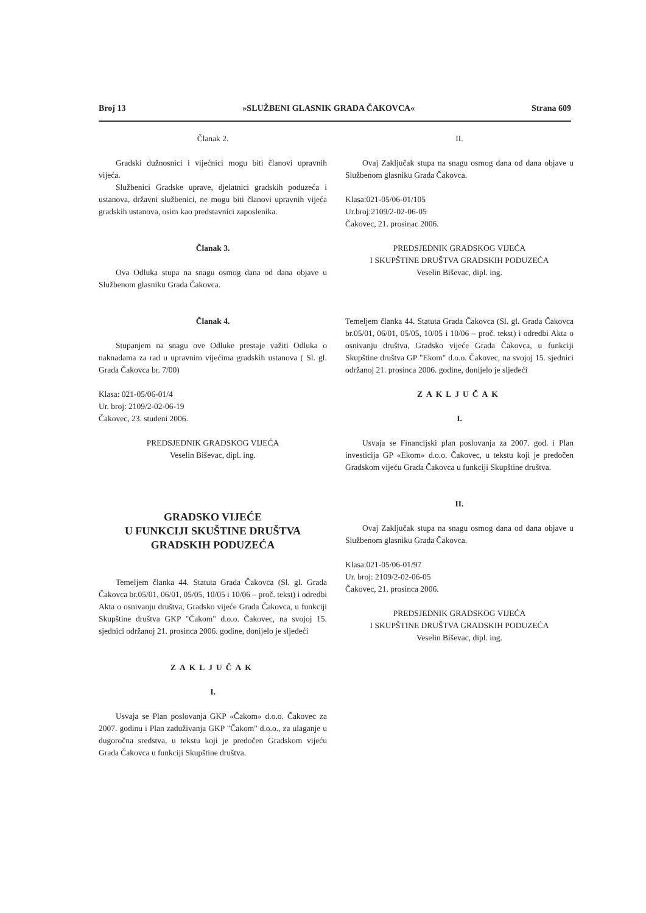Broj 13 »SLUŽBENI GLASNIK GRADA ČAKOVCA« Strana 609
Članak 2.
Gradski dužnosnici i vijećnici mogu biti članovi upravnih vijeća.
Službenici Gradske uprave, djelatnici gradskih poduzeća i ustanova, državni službenici, ne mogu biti članovi upravnih vijeća gradskih ustanova, osim kao predstavnici zaposlenika.
Članak 3.
Ova Odluka stupa na snagu osmog dana od dana objave u Službenom glasniku Grada Čakovca.
Članak 4.
Stupanjem na snagu ove Odluke prestaje važiti Odluka o naknadama za rad u upravnim vijećima gradskih ustanova ( Sl. gl. Grada Čakovca br. 7/00)
Klasa: 021-05/06-01/4
Ur. broj: 2109/2-02-06-19
Čakovec, 23. studeni 2006.
PREDSJEDNIK GRADSKOG VIJEĆA
Veselin Biševac, dipl. ing.
GRADSKO VIJEĆE
U FUNKCIJI SKUŠTINE DRUŠTVA
GRADSKIH PODUZEĆA
Temeljem članka 44. Statuta Grada Čakovca (Sl. gl. Grada Čakovca br.05/01, 06/01, 05/05, 10/05 i 10/06 – proč. tekst) i odredbi Akta o osnivanju društva, Gradsko vijeće Grada Čakovca, u funkciji Skupštine društva GKP "Čakom" d.o.o. Čakovec, na svojoj 15. sjednici održanoj 21. prosinca 2006. godine, donijelo je sljedeći
ZAKLJUČAK
I.
Usvaja se Plan poslovanja GKP «Čakom» d.o.o. Čakovec za 2007. godinu i Plan zaduživanja GKP "Čakom" d.o.o., za ulaganje u dugoročna sredstva, u tekstu koji je predočen Gradskom vijeću Grada Čakovca u funkciji Skupštine društva.
II.
Ovaj Zaključak stupa na snagu osmog dana od dana objave u Službenom glasniku Grada Čakovca.
Klasa:021-05/06-01/105
Ur.broj:2109/2-02-06-05
Čakovec, 21. prosinac 2006.
PREDSJEDNIK GRADSKOG VIJEĆA
I SKUPŠTINE DRUŠTVA GRADSKIH PODUZEĆA
Veselin Biševac, dipl. ing.
Temeljem članka 44. Statuta Grada Čakovca (Sl. gl. Grada Čakovca br.05/01, 06/01, 05/05, 10/05 i 10/06 – proč. tekst) i odredbi Akta o osnivanju društva, Gradsko vijeće Grada Čakovca, u funkciji Skupštine društva GP "Ekom" d.o.o. Čakovec, na svojoj 15. sjednici održanoj 21. prosinca 2006. godine, donijelo je sljedeći
ZAKLJUČAK
I.
Usvaja se Financijski plan poslovanja za 2007. god. i Plan investicija GP «Ekom» d.o.o. Čakovec, u tekstu koji je predočen Gradskom vijeću Grada Čakovca u funkciji Skupštine društva.
II.
Ovaj Zaključak stupa na snagu osmog dana od dana objave u Službenom glasniku Grada Čakovca.
Klasa:021-05/06-01/97
Ur. broj: 2109/2-02-06-05
Čakovec, 21. prosinca 2006.
PREDSJEDNIK GRADSKOG VIJEĆA
I SKUPŠTINE DRUŠTVA GRADSKIH PODUZEĆA
Veselin Biševac, dipl. ing.